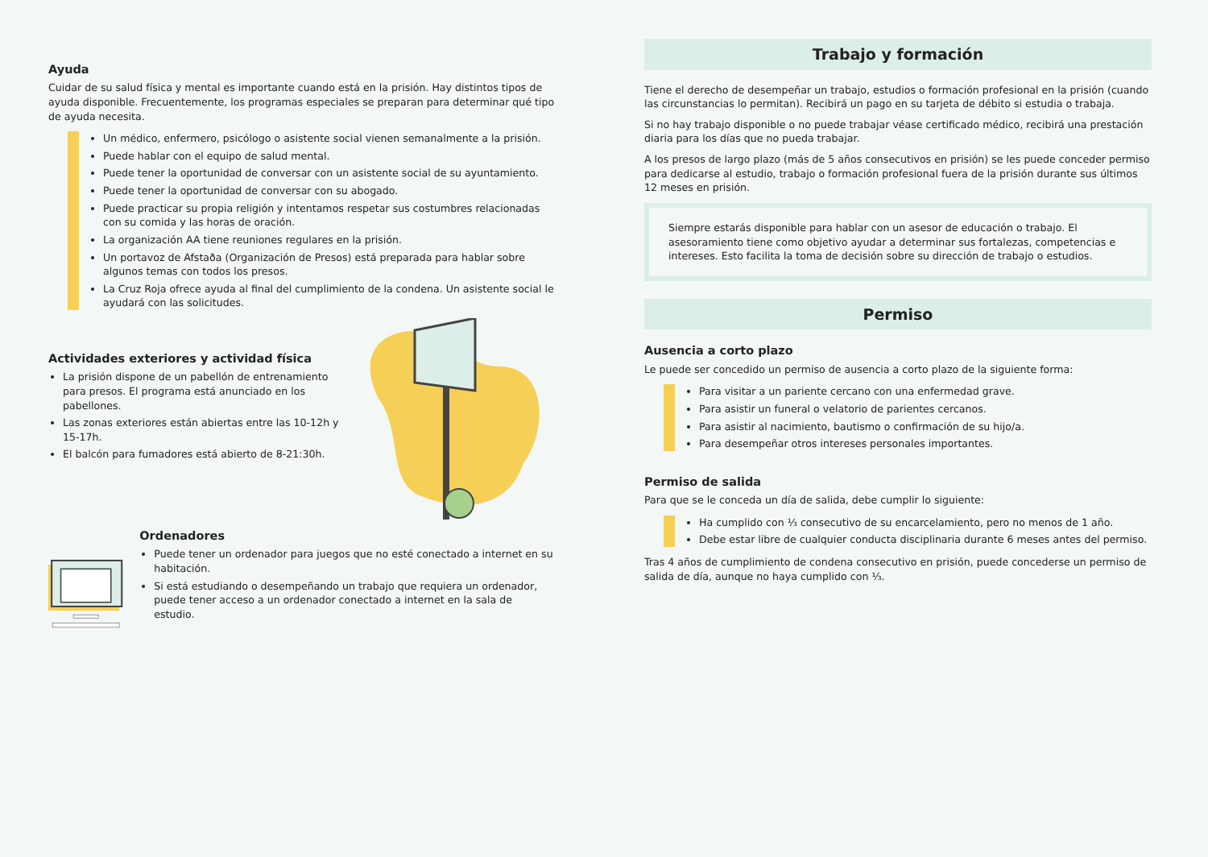Ayuda
Cuidar de su salud física y mental es importante cuando está en la prisión. Hay distintos tipos de ayuda disponible. Frecuentemente, los programas especiales se preparan para determinar qué tipo de ayuda necesita.
Un médico, enfermero, psicólogo o asistente social vienen semanalmente a la prisión.
Puede hablar con el equipo de salud mental.
Puede tener la oportunidad de conversar con un asistente social de su ayuntamiento.
Puede tener la oportunidad de conversar con su abogado.
Puede practicar su propia religión y intentamos respetar sus costumbres relacionadas con su comida y las horas de oración.
La organización AA tiene reuniones regulares en la prisión.
Un portavoz de Afstaða (Organización de Presos) está preparada para hablar sobre algunos temas con todos los presos.
La Cruz Roja ofrece ayuda al final del cumplimiento de la condena. Un asistente social le ayudará con las solicitudes.
Actividades exteriores y actividad física
La prisión dispone de un pabellón de entrenamiento para presos. El programa está anunciado en los pabellones.
Las zonas exteriores están abiertas entre las 10-12h y 15-17h.
El balcón para fumadores está abierto de 8-21:30h.
Ordenadores
Puede tener un ordenador para juegos que no esté conectado a internet en su habitación.
Si está estudiando o desempeñando un trabajo que requiera un ordenador, puede tener acceso a un ordenador conectado a internet en la sala de estudio.
Trabajo y formación
Tiene el derecho de desempeñar un trabajo, estudios o formación profesional en la prisión (cuando las circunstancias lo permitan). Recibirá un pago en su tarjeta de débito si estudia o trabaja.
Si no hay trabajo disponible o no puede trabajar véase certificado médico, recibirá una prestación diaria para los días que no pueda trabajar.
A los presos de largo plazo (más de 5 años consecutivos en prisión) se les puede conceder permiso para dedicarse al estudio, trabajo o formación profesional fuera de la prisión durante sus últimos 12 meses en prisión.
Siempre estarás disponible para hablar con un asesor de educación o trabajo. El asesoramiento tiene como objetivo ayudar a determinar sus fortalezas, competencias e intereses. Esto facilita la toma de decisión sobre su dirección de trabajo o estudios.
Permiso
Ausencia a corto plazo
Le puede ser concedido un permiso de ausencia a corto plazo de la siguiente forma:
Para visitar a un pariente cercano con una enfermedad grave.
Para asistir un funeral o velatorio de parientes cercanos.
Para asistir al nacimiento, bautismo o confirmación de su hijo/a.
Para desempeñar otros intereses personales importantes.
Permiso de salida
Para que se le conceda un día de salida, debe cumplir lo siguiente:
Ha cumplido con ⅓ consecutivo de su encarcelamiento, pero no menos de 1 año.
Debe estar libre de cualquier conducta disciplinaria durante 6 meses antes del permiso.
Tras 4 años de cumplimiento de condena consecutivo en prisión, puede concederse un permiso de salida de día, aunque no haya cumplido con ⅓.